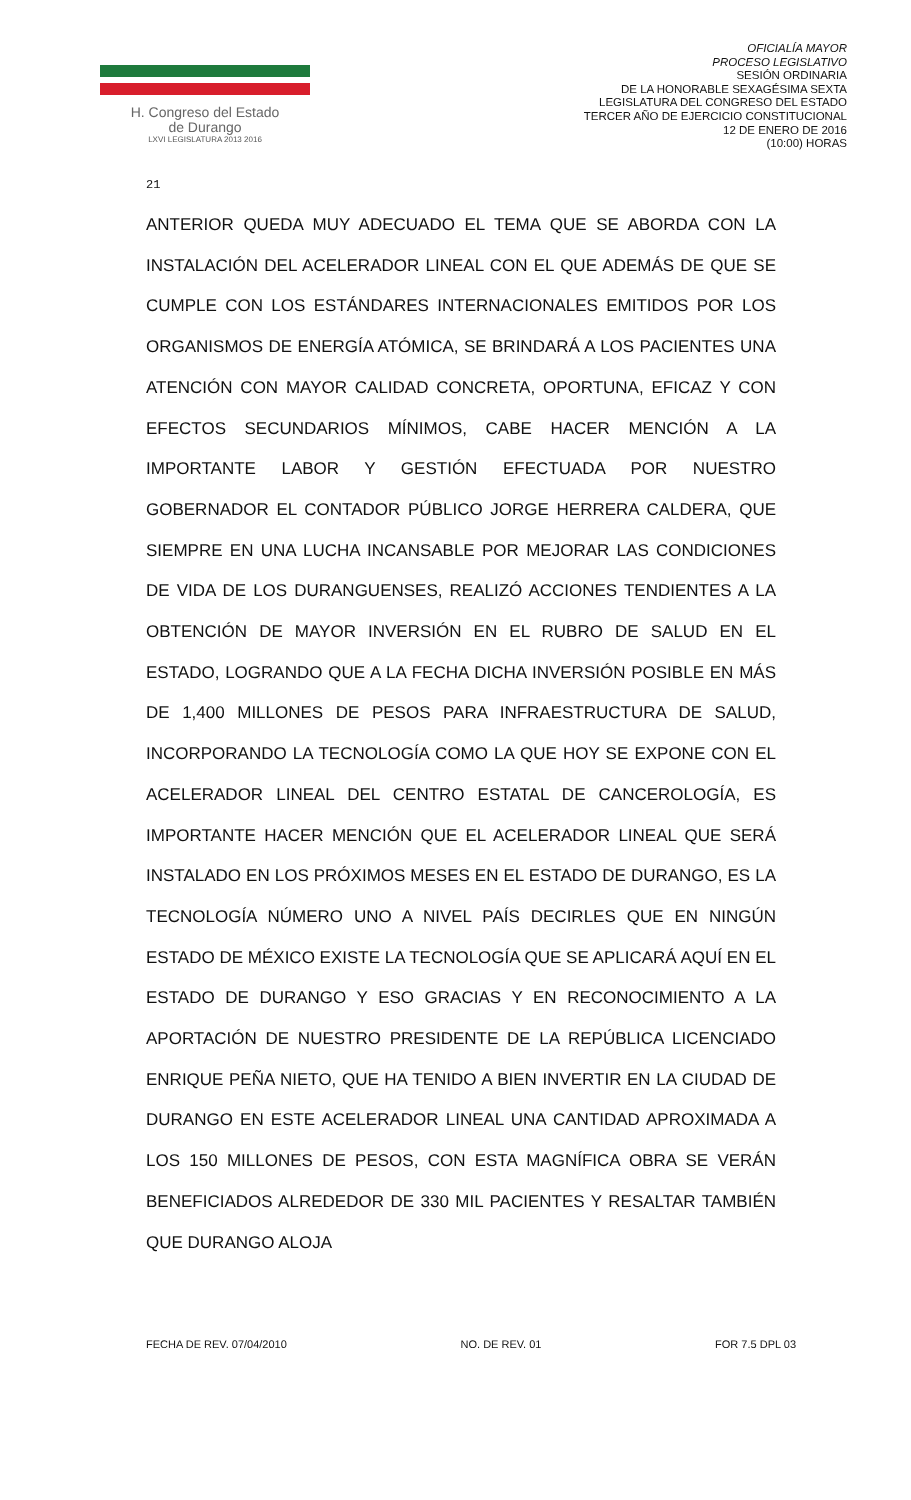H. Congreso del Estado
de Durango
LXVI LEGISLATURA 2013 2016
OFICIALÍA MAYOR
PROCESO LEGISLATIVO
SESIÓN ORDINARIA
DE LA HONORABLE SEXAGÉSIMA SEXTA
LEGISLATURA DEL CONGRESO DEL ESTADO
TERCER AÑO DE EJERCICIO CONSTITUCIONAL
12 DE ENERO DE 2016
(10:00) HORAS
21
ANTERIOR QUEDA MUY ADECUADO EL TEMA QUE SE ABORDA CON LA INSTALACIÓN DEL ACELERADOR LINEAL CON EL QUE ADEMÁS DE QUE SE CUMPLE CON LOS ESTÁNDARES INTERNACIONALES EMITIDOS POR LOS ORGANISMOS DE ENERGÍA ATÓMICA, SE BRINDARÁ A LOS PACIENTES UNA ATENCIÓN CON MAYOR CALIDAD CONCRETA, OPORTUNA, EFICAZ Y CON EFECTOS SECUNDARIOS MÍNIMOS, CABE HACER MENCIÓN A LA IMPORTANTE LABOR Y GESTIÓN EFECTUADA POR NUESTRO GOBERNADOR EL CONTADOR PÚBLICO JORGE HERRERA CALDERA, QUE SIEMPRE EN UNA LUCHA INCANSABLE POR MEJORAR LAS CONDICIONES DE VIDA DE LOS DURANGUENSES, REALIZÓ ACCIONES TENDIENTES A LA OBTENCIÓN DE MAYOR INVERSIÓN EN EL RUBRO DE SALUD EN EL ESTADO, LOGRANDO QUE A LA FECHA DICHA INVERSIÓN POSIBLE EN MÁS DE 1,400 MILLONES DE PESOS PARA INFRAESTRUCTURA DE SALUD, INCORPORANDO LA TECNOLOGÍA COMO LA QUE HOY SE EXPONE CON EL ACELERADOR LINEAL DEL CENTRO ESTATAL DE CANCEROLOGÍA, ES IMPORTANTE HACER MENCIÓN QUE EL ACELERADOR LINEAL QUE SERÁ INSTALADO EN LOS PRÓXIMOS MESES EN EL ESTADO DE DURANGO, ES LA TECNOLOGÍA NÚMERO UNO A NIVEL PAÍS DECIRLES QUE EN NINGÚN ESTADO DE MÉXICO EXISTE LA TECNOLOGÍA QUE SE APLICARÁ AQUÍ EN EL ESTADO DE DURANGO Y ESO GRACIAS Y EN RECONOCIMIENTO A LA APORTACIÓN DE NUESTRO PRESIDENTE DE LA REPÚBLICA LICENCIADO ENRIQUE PEÑA NIETO, QUE HA TENIDO A BIEN INVERTIR EN LA CIUDAD DE DURANGO EN ESTE ACELERADOR LINEAL UNA CANTIDAD APROXIMADA A LOS 150 MILLONES DE PESOS, CON ESTA MAGNÍFICA OBRA SE VERÁN BENEFICIADOS ALREDEDOR DE 330 MIL PACIENTES Y RESALTAR TAMBIÉN QUE DURANGO ALOJA
FECHA DE REV. 07/04/2010 NO. DE REV. 01 FOR 7.5 DPL 03